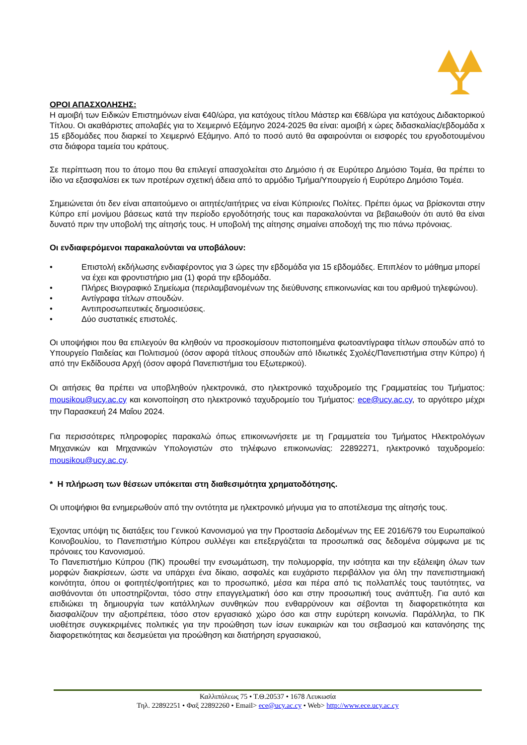ΟΡΟΙ ΑΠΑΣΧΟΛΗΣΗΣ:
Η αμοιβή των Ειδικών Επιστημόνων είναι €40/ώρα, για κατόχους τίτλου Μάστερ και €68/ώρα για κατόχους Διδακτορικού Τίτλου. Οι ακαθάριστες απολαβές για το Χειμερινό Εξάμηνο 2024-2025 θα είναι: αμοιβή x ώρες διδασκαλίας/εβδομάδα x 15 εβδομάδες που διαρκεί το Χειμερινό Εξάμηνο. Από το ποσό αυτό θα αφαιρούνται οι εισφορές του εργοδοτουμένου στα διάφορα ταμεία του κράτους.
Σε περίπτωση που το άτομο που θα επιλεγεί απασχολείται στο Δημόσιο ή σε Ευρύτερο Δημόσιο Τομέα, θα πρέπει το ίδιο να εξασφαλίσει εκ των προτέρων σχετική άδεια από το αρμόδιο Τμήμα/Υπουργείο ή Ευρύτερο Δημόσιο Τομέα.
Σημειώνεται ότι δεν είναι απαιτούμενο οι αιτητές/αιτήτριες να είναι Κύπριοι/ες Πολίτες. Πρέπει όμως να βρίσκονται στην Κύπρο επί μονίμου βάσεως κατά την περίοδο εργοδότησής τους και παρακαλούνται να βεβαιωθούν ότι αυτό θα είναι δυνατό πριν την υποβολή της αίτησής τους. Η υποβολή της αίτησης σημαίνει αποδοχή της πιο πάνω πρόνοιας.
Οι ενδιαφερόμενοι παρακαλούνται να υποβάλουν:
• Επιστολή εκδήλωσης ενδιαφέροντος για 3 ώρες την εβδομάδα για 15 εβδομάδες. Επιπλέον το μάθημα μπορεί να έχει και φροντιστήριο μια (1) φορά την εβδομάδα.
• Πλήρες Βιογραφικό Σημείωμα (περιλαμβανομένων της διεύθυνσης επικοινωνίας και του αριθμού τηλεφώνου).
• Αντίγραφα τίτλων σπουδών.
• Αντιπροσωπευτικές δημοσιεύσεις.
• Δύο συστατικές επιστολές.
Οι υποψήφιοι που θα επιλεγούν θα κληθούν να προσκομίσουν πιστοποιημένα φωτοαντίγραφα τίτλων σπουδών από το Υπουργείο Παιδείας και Πολιτισμού (όσον αφορά τίτλους σπουδών από Ιδιωτικές Σχολές/Πανεπιστήμια στην Κύπρο) ή από την Εκδίδουσα Αρχή (όσον αφορά Πανεπιστήμια του Εξωτερικού).
Οι αιτήσεις θα πρέπει να υποβληθούν ηλεκτρονικά, στο ηλεκτρονικό ταχυδρομείο της Γραμματείας του Τμήματος: mousikou@ucy.ac.cy και κοινοποίηση στο ηλεκτρονικό ταχυδρομείο του Τμήματος: ece@ucy.ac.cy, το αργότερο μέχρι την Παρασκευή 24 Μαΐου 2024.
Για περισσότερες πληροφορίες παρακαλώ όπως επικοινωνήσετε με τη Γραμματεία του Τμήματος Ηλεκτρολόγων Μηχανικών και Μηχανικών Υπολογιστών στο τηλέφωνο επικοινωνίας: 22892271, ηλεκτρονικό ταχυδρομείο: mousikou@ucy.ac.cy.
* Η πλήρωση των θέσεων υπόκειται στη διαθεσιμότητα χρηματοδότησης.
Οι υποψήφιοι θα ενημερωθούν από την οντότητα με ηλεκτρονικό μήνυμα για το αποτέλεσμα της αίτησής τους.
Έχοντας υπόψη τις διατάξεις του Γενικού Κανονισμού για την Προστασία Δεδομένων της ΕΕ 2016/679 του Ευρωπαϊκού Κοινοβουλίου, το Πανεπιστήμιο Κύπρου συλλέγει και επεξεργάζεται τα προσωπικά σας δεδομένα σύμφωνα με τις πρόνοιες του Κανονισμού.
Το Πανεπιστήμιο Κύπρου (ΠΚ) προωθεί την ενσωμάτωση, την πολυμορφία, την ισότητα και την εξάλειψη όλων των μορφών διακρίσεων, ώστε να υπάρχει ένα δίκαιο, ασφαλές και ευχάριστο περιβάλλον για όλη την πανεπιστημιακή κοινότητα, όπου οι φοιτητές/φοιτήτριες και το προσωπικό, μέσα και πέρα από τις πολλαπλές τους ταυτότητες, να αισθάνονται ότι υποστηρίζονται, τόσο στην επαγγελματική όσο και στην προσωπική τους ανάπτυξη. Για αυτό και επιδιώκει τη δημιουργία των κατάλληλων συνθηκών που ενθαρρύνουν και σέβονται τη διαφορετικότητα και διασφαλίζουν την αξιοπρέπεια, τόσο στον εργασιακό χώρο όσο και στην ευρύτερη κοινωνία. Παράλληλα, το ΠΚ υιοθέτησε συγκεκριμένες πολιτικές για την προώθηση των ίσων ευκαιριών και του σεβασμού και κατανόησης της διαφορετικότητας και δεσμεύεται για προώθηση και διατήρηση εργασιακού,
Καλλιπόλεως 75 • Τ.Θ.20537 • 1678 Λευκωσία
Τηλ. 22892251 • Φαξ 22892260 • Email> ece@ucy.ac.cy • Web> http://www.ece.ucy.ac.cy